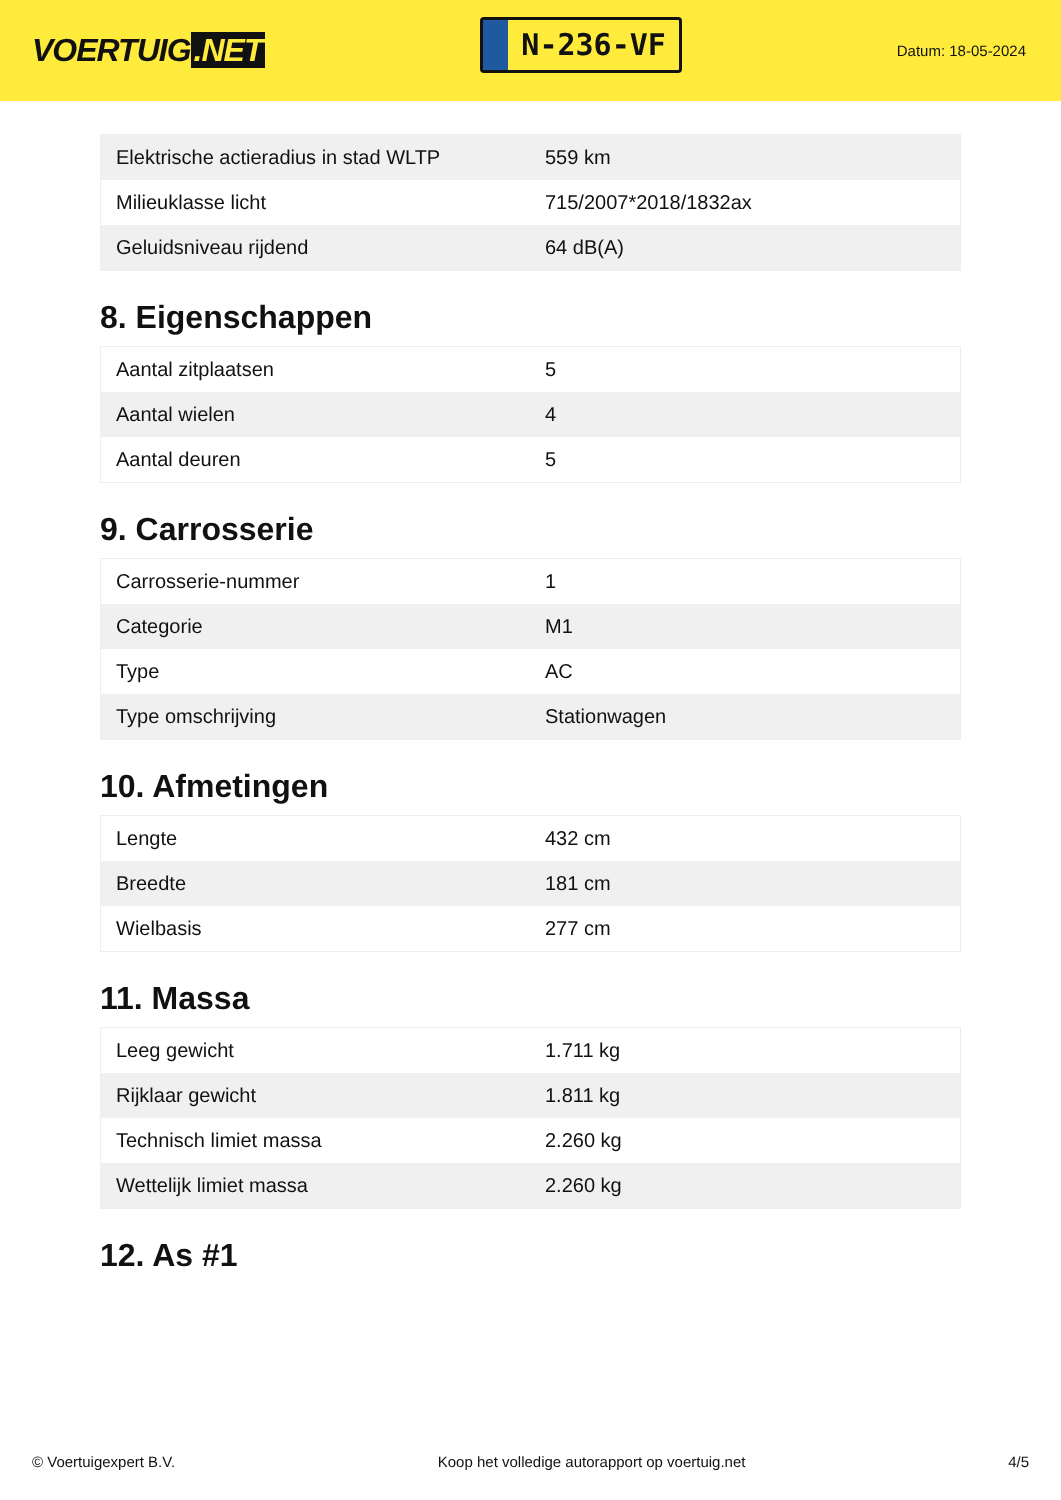VOERTUIG.NET
N-236-VF
Datum: 18-05-2024
| Elektrische actieradius in stad WLTP | 559 km |
| Milieuklasse licht | 715/2007*2018/1832ax |
| Geluidsniveau rijdend | 64 dB(A) |
8. Eigenschappen
| Aantal zitplaatsen | 5 |
| Aantal wielen | 4 |
| Aantal deuren | 5 |
9. Carrosserie
| Carrosserie-nummer | 1 |
| Categorie | M1 |
| Type | AC |
| Type omschrijving | Stationwagen |
10. Afmetingen
| Lengte | 432 cm |
| Breedte | 181 cm |
| Wielbasis | 277 cm |
11. Massa
| Leeg gewicht | 1.711 kg |
| Rijklaar gewicht | 1.811 kg |
| Technisch limiet massa | 2.260 kg |
| Wettelijk limiet massa | 2.260 kg |
12. As #1
© Voertuigexpert B.V. Koop het volledige autorapport op voertuig.net 4/5